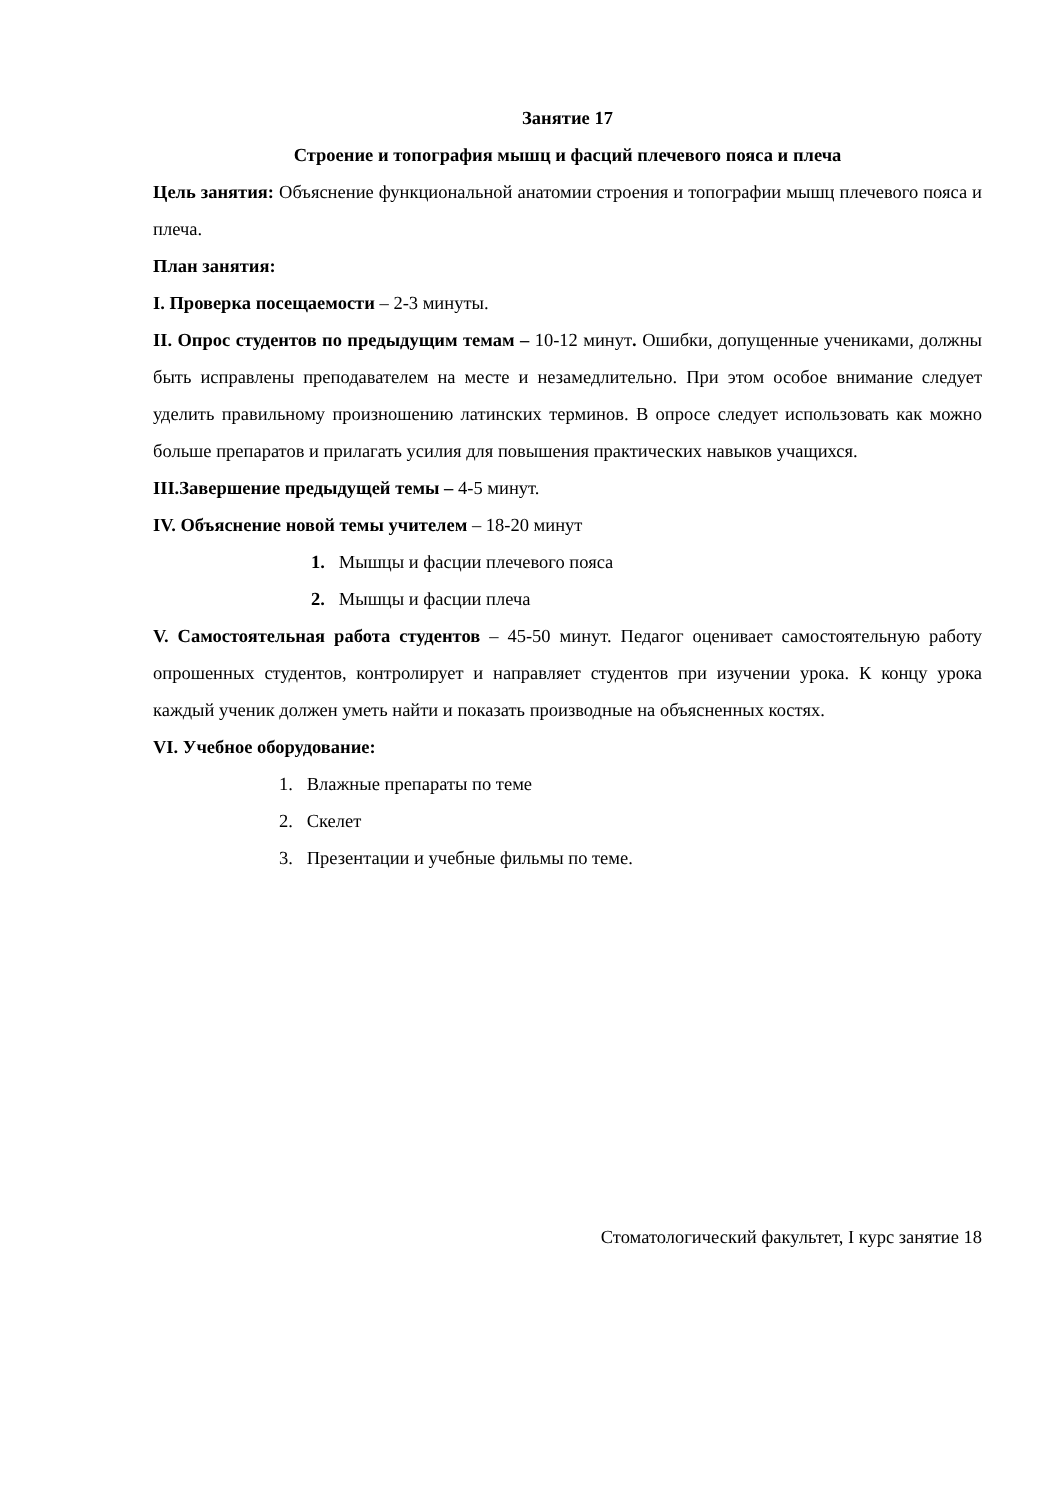Занятие 17
Строение и топография мышц и фасций плечевого пояса и плеча
Цель занятия: Объяснение функциональной анатомии строения и топографии мышц плечевого пояса и плеча.
План занятия:
I. Проверка посещаемости – 2-3 минуты.
II. Опрос студентов по предыдущим темам – 10-12 минут. Ошибки, допущенные учениками, должны быть исправлены преподавателем на месте и незамедлительно. При этом особое внимание следует уделить правильному произношению латинских терминов. В опросе следует использовать как можно больше препаратов и прилагать усилия для повышения практических навыков учащихся.
III.Завершение предыдущей темы – 4-5 минут.
IV. Объяснение новой темы учителем – 18-20 минут
1. Мышцы и фасции плечевого пояса
2. Мышцы и фасции плеча
V. Самостоятельная работа студентов – 45-50 минут. Педагог оценивает самостоятельную работу опрошенных студентов, контролирует и направляет студентов при изучении урока. К концу урока каждый ученик должен уметь найти и показать производные на объясненных костях.
VI. Учебное оборудование:
1. Влажные препараты по теме
2. Скелет
3. Презентации и учебные фильмы по теме.
Стоматологический факультет, I курс занятие 18